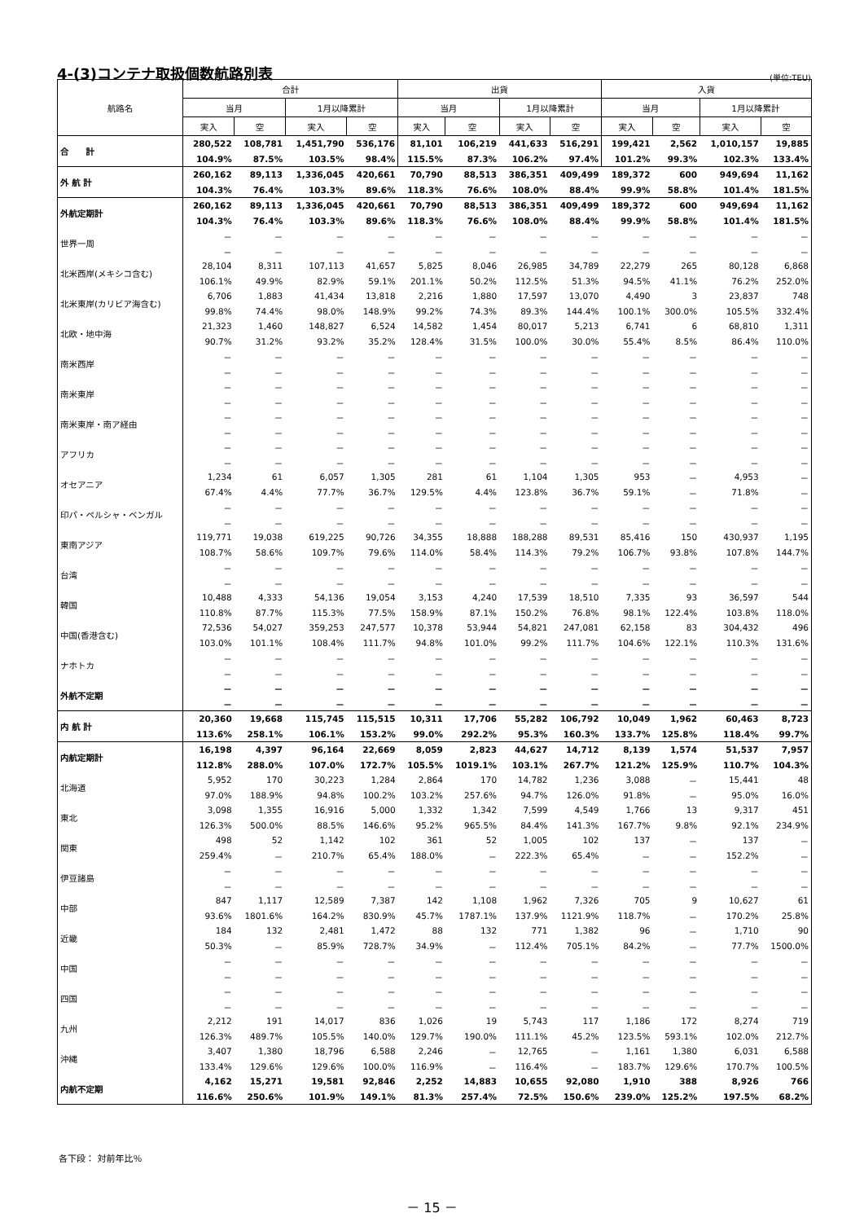4-(3)コンテナ取扱個数航路別表
(単位:TEU)
| 航路名 | 合計 | | | | 出貨 | | | | 入貨 | | | |
| --- | --- | --- | --- | --- | --- | --- | --- | --- | --- | --- | --- | --- |
| | 当月 | | 1月以降累計 | | 当月 | | 1月以降累計 | | 当月 | | 1月以降累計 | |
| | 実入 | 空 | 実入 | 空 | 実入 | 空 | 実入 | 空 | 実入 | 空 | 実入 | 空 |
| 合 計 | 280,522 | 108,781 | 1,451,790 | 536,176 | 81,101 | 106,219 | 441,633 | 516,291 | 199,421 | 2,562 | 1,010,157 | 19,885 |
| | 104.9% | 87.5% | 103.5% | 98.4% | 115.5% | 87.3% | 106.2% | 97.4% | 101.2% | 99.3% | 102.3% | 133.4% |
| 外 航 計 | 260,162 | 89,113 | 1,336,045 | 420,661 | 70,790 | 88,513 | 386,351 | 409,499 | 189,372 | 600 | 949,694 | 11,162 |
| | 104.3% | 76.4% | 103.3% | 89.6% | 118.3% | 76.6% | 108.0% | 88.4% | 99.9% | 58.8% | 101.4% | 181.5% |
| 外航定期計 | 260,162 | 89,113 | 1,336,045 | 420,661 | 70,790 | 88,513 | 386,351 | 409,499 | 189,372 | 600 | 949,694 | 11,162 |
| | 104.3% | 76.4% | 103.3% | 89.6% | 118.3% | 76.6% | 108.0% | 88.4% | 99.9% | 58.8% | 101.4% | 181.5% |
| 世界一周 | － | － | － | － | － | － | － | － | － | － | － | － |
| | － | － | － | － | － | － | － | － | － | － | － | － |
| 北米西岸(メキシコ含む) | 28,104 | 8,311 | 107,113 | 41,657 | 5,825 | 8,046 | 26,985 | 34,789 | 22,279 | 265 | 80,128 | 6,868 |
| | 106.1% | 49.9% | 82.9% | 59.1% | 201.1% | 50.2% | 112.5% | 51.3% | 94.5% | 41.1% | 76.2% | 252.0% |
| 北米東岸(カリビア海含む) | 6,706 | 1,883 | 41,434 | 13,818 | 2,216 | 1,880 | 17,597 | 13,070 | 4,490 | 3 | 23,837 | 748 |
| | 99.8% | 74.4% | 98.0% | 148.9% | 99.2% | 74.3% | 89.3% | 144.4% | 100.1% | 300.0% | 105.5% | 332.4% |
| 北欧・地中海 | 21,323 | 1,460 | 148,827 | 6,524 | 14,582 | 1,454 | 80,017 | 5,213 | 6,741 | 6 | 68,810 | 1,311 |
| | 90.7% | 31.2% | 93.2% | 35.2% | 128.4% | 31.5% | 100.0% | 30.0% | 55.4% | 8.5% | 86.4% | 110.0% |
| 南米西岸 | － | － | － | － | － | － | － | － | － | － | － | － |
| | － | － | － | － | － | － | － | － | － | － | － | － |
| 南米東岸 | － | － | － | － | － | － | － | － | － | － | － | － |
| | － | － | － | － | － | － | － | － | － | － | － | － |
| 南米東岸・南ア経由 | － | － | － | － | － | － | － | － | － | － | － | － |
| | － | － | － | － | － | － | － | － | － | － | － | － |
| アフリカ | － | － | － | － | － | － | － | － | － | － | － | － |
| | － | － | － | － | － | － | － | － | － | － | － | － |
| オセアニア | 1,234 | 61 | 6,057 | 1,305 | 281 | 61 | 1,104 | 1,305 | 953 | － | 4,953 | － |
| | 67.4% | 4.4% | 77.7% | 36.7% | 129.5% | 4.4% | 123.8% | 36.7% | 59.1% | － | 71.8% | － |
| 印パ・ペルシャ・ベンガル | － | － | － | － | － | － | － | － | － | － | － | － |
| | － | － | － | － | － | － | － | － | － | － | － | － |
| 東南アジア | 119,771 | 19,038 | 619,225 | 90,726 | 34,355 | 18,888 | 188,288 | 89,531 | 85,416 | 150 | 430,937 | 1,195 |
| | 108.7% | 58.6% | 109.7% | 79.6% | 114.0% | 58.4% | 114.3% | 79.2% | 106.7% | 93.8% | 107.8% | 144.7% |
| 台湾 | － | － | － | － | － | － | － | － | － | － | － | － |
| | － | － | － | － | － | － | － | － | － | － | － | － |
| 韓国 | 10,488 | 4,333 | 54,136 | 19,054 | 3,153 | 4,240 | 17,539 | 18,510 | 7,335 | 93 | 36,597 | 544 |
| | 110.8% | 87.7% | 115.3% | 77.5% | 158.9% | 87.1% | 150.2% | 76.8% | 98.1% | 122.4% | 103.8% | 118.0% |
| 中国(香港含む) | 72,536 | 54,027 | 359,253 | 247,577 | 10,378 | 53,944 | 54,821 | 247,081 | 62,158 | 83 | 304,432 | 496 |
| | 103.0% | 101.1% | 108.4% | 111.7% | 94.8% | 101.0% | 99.2% | 111.7% | 104.6% | 122.1% | 110.3% | 131.6% |
| ナホトカ | － | － | － | － | － | － | － | － | － | － | － | － |
| | － | － | － | － | － | － | － | － | － | － | － | － |
| 外航不定期 | － | － | － | － | － | － | － | － | － | － | － | － |
| | － | － | － | － | － | － | － | － | － | － | － | － |
| 内 航 計 | 20,360 | 19,668 | 115,745 | 115,515 | 10,311 | 17,706 | 55,282 | 106,792 | 10,049 | 1,962 | 60,463 | 8,723 |
| | 113.6% | 258.1% | 106.1% | 153.2% | 99.0% | 292.2% | 95.3% | 160.3% | 133.7% | 125.8% | 118.4% | 99.7% |
| 内航定期計 | 16,198 | 4,397 | 96,164 | 22,669 | 8,059 | 2,823 | 44,627 | 14,712 | 8,139 | 1,574 | 51,537 | 7,957 |
| | 112.8% | 288.0% | 107.0% | 172.7% | 105.5% | 1019.1% | 103.1% | 267.7% | 121.2% | 125.9% | 110.7% | 104.3% |
| 北海道 | 5,952 | 170 | 30,223 | 1,284 | 2,864 | 170 | 14,782 | 1,236 | 3,088 | － | 15,441 | 48 |
| | 97.0% | 188.9% | 94.8% | 100.2% | 103.2% | 257.6% | 94.7% | 126.0% | 91.8% | － | 95.0% | 16.0% |
| 東北 | 3,098 | 1,355 | 16,916 | 5,000 | 1,332 | 1,342 | 7,599 | 4,549 | 1,766 | 13 | 9,317 | 451 |
| | 126.3% | 500.0% | 88.5% | 146.6% | 95.2% | 965.5% | 84.4% | 141.3% | 167.7% | 9.8% | 92.1% | 234.9% |
| 関東 | 498 | 52 | 1,142 | 102 | 361 | 52 | 1,005 | 102 | 137 | － | 137 | － |
| | 259.4% | － | 210.7% | 65.4% | 188.0% | － | 222.3% | 65.4% | － | － | 152.2% | － |
| 伊豆諸島 | － | － | － | － | － | － | － | － | － | － | － | － |
| | － | － | － | － | － | － | － | － | － | － | － | － |
| 中部 | 847 | 1,117 | 12,589 | 7,387 | 142 | 1,108 | 1,962 | 7,326 | 705 | 9 | 10,627 | 61 |
| | 93.6% | 1801.6% | 164.2% | 830.9% | 45.7% | 1787.1% | 137.9% | 1121.9% | 118.7% | － | 170.2% | 25.8% |
| 近畿 | 184 | 132 | 2,481 | 1,472 | 88 | 132 | 771 | 1,382 | 96 | － | 1,710 | 90 |
| | 50.3% | － | 85.9% | 728.7% | 34.9% | － | 112.4% | 705.1% | 84.2% | － | 77.7% | 1500.0% |
| 中国 | － | － | － | － | － | － | － | － | － | － | － | － |
| | － | － | － | － | － | － | － | － | － | － | － | － |
| 四国 | － | － | － | － | － | － | － | － | － | － | － | － |
| | － | － | － | － | － | － | － | － | － | － | － | － |
| 九州 | 2,212 | 191 | 14,017 | 836 | 1,026 | 19 | 5,743 | 117 | 1,186 | 172 | 8,274 | 719 |
| | 126.3% | 489.7% | 105.5% | 140.0% | 129.7% | 190.0% | 111.1% | 45.2% | 123.5% | 593.1% | 102.0% | 212.7% |
| 沖縄 | 3,407 | 1,380 | 18,796 | 6,588 | 2,246 | － | 12,765 | － | 1,161 | 1,380 | 6,031 | 6,588 |
| | 133.4% | 129.6% | 129.6% | 100.0% | 116.9% | － | 116.4% | － | 183.7% | 129.6% | 170.7% | 100.5% |
| 内航不定期 | 4,162 | 15,271 | 19,581 | 92,846 | 2,252 | 14,883 | 10,655 | 92,080 | 1,910 | 388 | 8,926 | 766 |
| | 116.6% | 250.6% | 101.9% | 149.1% | 81.3% | 257.4% | 72.5% | 150.6% | 239.0% | 125.2% | 197.5% | 68.2% |
各下段： 対前年比％
－ 15 －